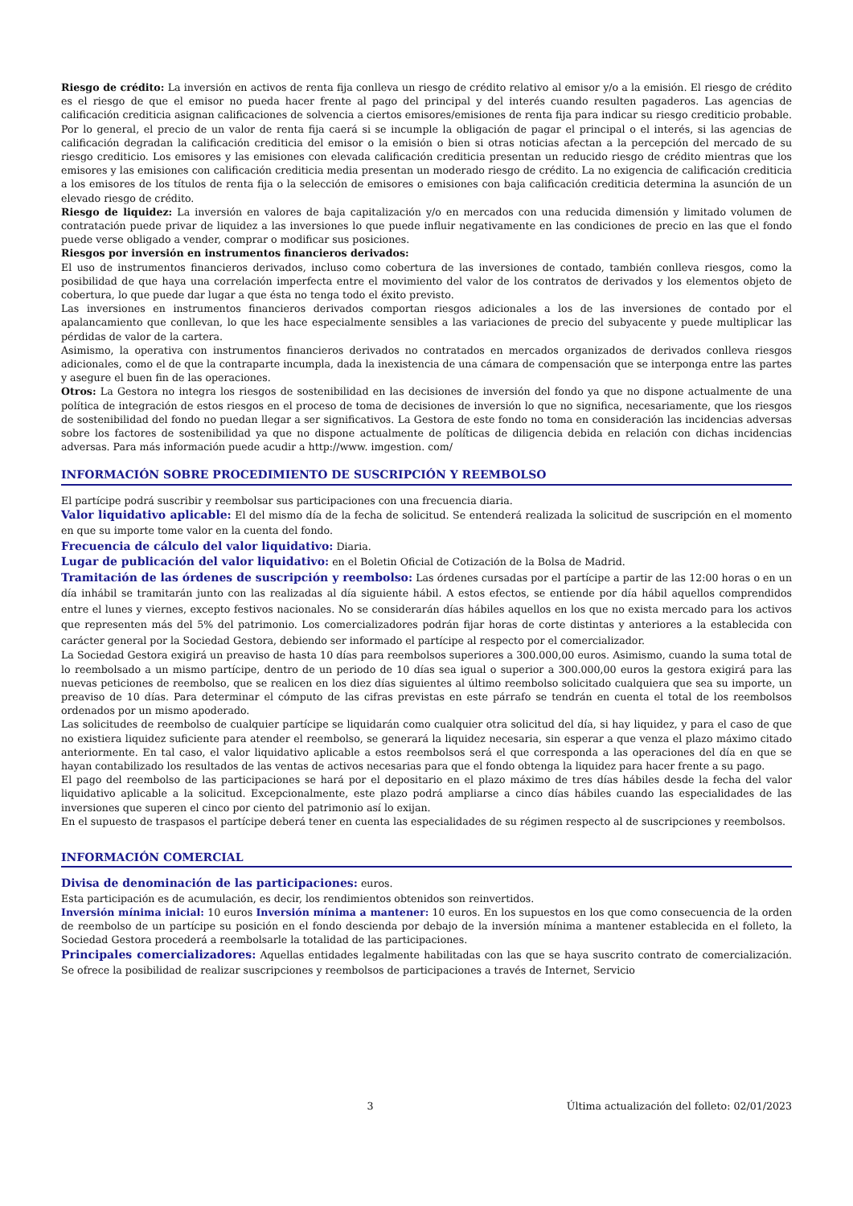Riesgo de crédito: La inversión en activos de renta fija conlleva un riesgo de crédito relativo al emisor y/o a la emisión. El riesgo de crédito es el riesgo de que el emisor no pueda hacer frente al pago del principal y del interés cuando resulten pagaderos. Las agencias de calificación crediticia asignan calificaciones de solvencia a ciertos emisores/emisiones de renta fija para indicar su riesgo crediticio probable. Por lo general, el precio de un valor de renta fija caerá si se incumple la obligación de pagar el principal o el interés, si las agencias de calificación degradan la calificación crediticia del emisor o la emisión o bien si otras noticias afectan a la percepción del mercado de su riesgo crediticio. Los emisores y las emisiones con elevada calificación crediticia presentan un reducido riesgo de crédito mientras que los emisores y las emisiones con calificación crediticia media presentan un moderado riesgo de crédito. La no exigencia de calificación crediticia a los emisores de los títulos de renta fija o la selección de emisores o emisiones con baja calificación crediticia determina la asunción de un elevado riesgo de crédito.
Riesgo de liquidez: La inversión en valores de baja capitalización y/o en mercados con una reducida dimensión y limitado volumen de contratación puede privar de liquidez a las inversiones lo que puede influir negativamente en las condiciones de precio en las que el fondo puede verse obligado a vender, comprar o modificar sus posiciones.
Riesgos por inversión en instrumentos financieros derivados:
El uso de instrumentos financieros derivados, incluso como cobertura de las inversiones de contado, también conlleva riesgos, como la posibilidad de que haya una correlación imperfecta entre el movimiento del valor de los contratos de derivados y los elementos objeto de cobertura, lo que puede dar lugar a que ésta no tenga todo el éxito previsto.
Las inversiones en instrumentos financieros derivados comportan riesgos adicionales a los de las inversiones de contado por el apalancamiento que conllevan, lo que les hace especialmente sensibles a las variaciones de precio del subyacente y puede multiplicar las pérdidas de valor de la cartera.
Asimismo, la operativa con instrumentos financieros derivados no contratados en mercados organizados de derivados conlleva riesgos adicionales, como el de que la contraparte incumpla, dada la inexistencia de una cámara de compensación que se interponga entre las partes y asegure el buen fin de las operaciones.
Otros: La Gestora no integra los riesgos de sostenibilidad en las decisiones de inversión del fondo ya que no dispone actualmente de una política de integración de estos riesgos en el proceso de toma de decisiones de inversión lo que no significa, necesariamente, que los riesgos de sostenibilidad del fondo no puedan llegar a ser significativos. La Gestora de este fondo no toma en consideración las incidencias adversas sobre los factores de sostenibilidad ya que no dispone actualmente de políticas de diligencia debida en relación con dichas incidencias adversas. Para más información puede acudir a http://www. imgestion. com/
INFORMACIÓN SOBRE PROCEDIMIENTO DE SUSCRIPCIÓN Y REEMBOLSO
El partícipe podrá suscribir y reembolsar sus participaciones con una frecuencia diaria.
Valor liquidativo aplicable: El del mismo día de la fecha de solicitud. Se entenderá realizada la solicitud de suscripción en el momento en que su importe tome valor en la cuenta del fondo.
Frecuencia de cálculo del valor liquidativo: Diaria.
Lugar de publicación del valor liquidativo: en el Boletin Oficial de Cotización de la Bolsa de Madrid.
Tramitación de las órdenes de suscripción y reembolso: Las órdenes cursadas por el partícipe a partir de las 12:00 horas o en un día inhábil se tramitarán junto con las realizadas al día siguiente hábil. A estos efectos, se entiende por día hábil aquellos comprendidos entre el lunes y viernes, excepto festivos nacionales. No se considerarán días hábiles aquellos en los que no exista mercado para los activos que representen más del 5% del patrimonio. Los comercializadores podrán fijar horas de corte distintas y anteriores a la establecida con carácter general por la Sociedad Gestora, debiendo ser informado el partícipe al respecto por el comercializador.
La Sociedad Gestora exigirá un preaviso de hasta 10 días para reembolsos superiores a 300.000,00 euros. Asimismo, cuando la suma total de lo reembolsado a un mismo partícipe, dentro de un periodo de 10 días sea igual o superior a 300.000,00 euros la gestora exigirá para las nuevas peticiones de reembolso, que se realicen en los diez días siguientes al último reembolso solicitado cualquiera que sea su importe, un preaviso de 10 días. Para determinar el cómputo de las cifras previstas en este párrafo se tendrán en cuenta el total de los reembolsos ordenados por un mismo apoderado.
Las solicitudes de reembolso de cualquier partícipe se liquidarán como cualquier otra solicitud del día, si hay liquidez, y para el caso de que no existiera liquidez suficiente para atender el reembolso, se generará la liquidez necesaria, sin esperar a que venza el plazo máximo citado anteriormente. En tal caso, el valor liquidativo aplicable a estos reembolsos será el que corresponda a las operaciones del día en que se hayan contabilizado los resultados de las ventas de activos necesarias para que el fondo obtenga la liquidez para hacer frente a su pago.
El pago del reembolso de las participaciones se hará por el depositario en el plazo máximo de tres días hábiles desde la fecha del valor liquidativo aplicable a la solicitud. Excepcionalmente, este plazo podrá ampliarse a cinco días hábiles cuando las especialidades de las inversiones que superen el cinco por ciento del patrimonio así lo exijan.
En el supuesto de traspasos el partícipe deberá tener en cuenta las especialidades de su régimen respecto al de suscripciones y reembolsos.
INFORMACIÓN COMERCIAL
Divisa de denominación de las participaciones: euros.
Esta participación es de acumulación, es decir, los rendimientos obtenidos son reinvertidos.
Inversión mínima inicial: 10 euros Inversión mínima a mantener: 10 euros. En los supuestos en los que como consecuencia de la orden de reembolso de un partícipe su posición en el fondo descienda por debajo de la inversión mínima a mantener establecida en el folleto, la Sociedad Gestora procederá a reembolsarle la totalidad de las participaciones.
Principales comercializadores: Aquellas entidades legalmente habilitadas con las que se haya suscrito contrato de comercialización. Se ofrece la posibilidad de realizar suscripciones y reembolsos de participaciones a través de Internet, Servicio
3 Última actualización del folleto: 02/01/2023